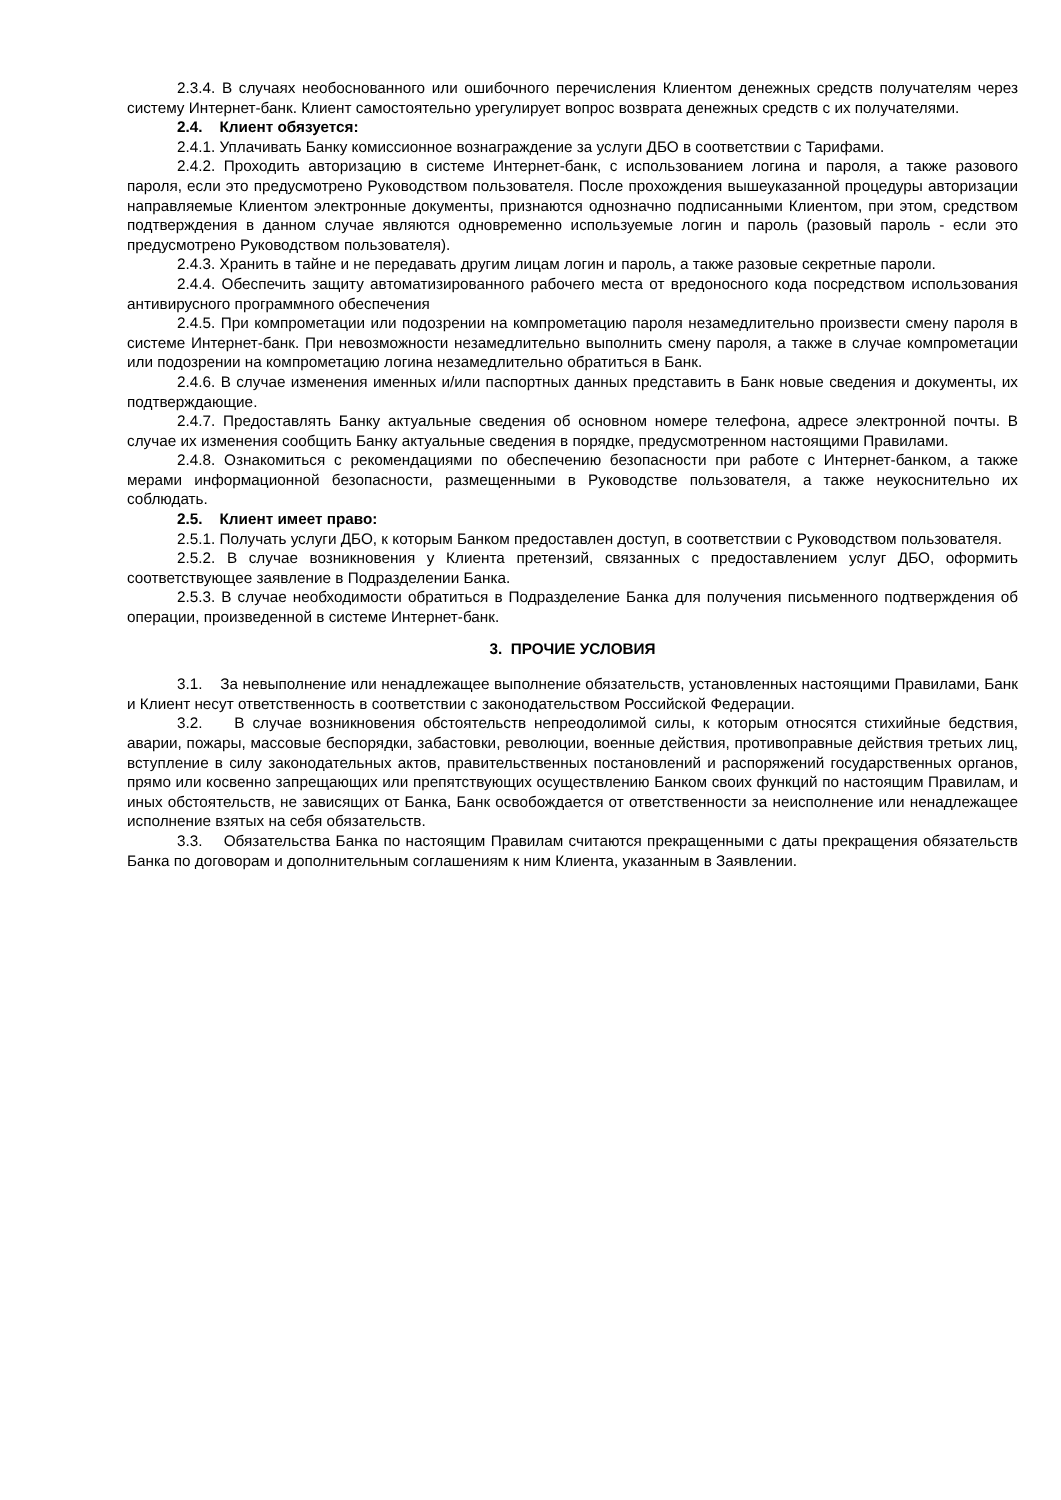2.3.4. В случаях необоснованного или ошибочного перечисления Клиентом денежных средств получателям через систему Интернет-банк. Клиент самостоятельно урегулирует вопрос возврата денежных средств с их получателями.
2.4. Клиент обязуется:
2.4.1. Уплачивать Банку комиссионное вознаграждение за услуги ДБО в соответствии с Тарифами.
2.4.2. Проходить авторизацию в системе Интернет-банк, с использованием логина и пароля, а также разового пароля, если это предусмотрено Руководством пользователя. После прохождения вышеуказанной процедуры авторизации направляемые Клиентом электронные документы, признаются однозначно подписанными Клиентом, при этом, средством подтверждения в данном случае являются одновременно используемые логин и пароль (разовый пароль - если это предусмотрено Руководством пользователя).
2.4.3. Хранить в тайне и не передавать другим лицам логин и пароль, а также разовые секретные пароли.
2.4.4. Обеспечить защиту автоматизированного рабочего места от вредоносного кода посредством использования антивирусного программного обеспечения
2.4.5. При компрометации или подозрении на компрометацию пароля незамедлительно произвести смену пароля в системе Интернет-банк. При невозможности незамедлительно выполнить смену пароля, а также в случае компрометации или подозрении на компрометацию логина незамедлительно обратиться в Банк.
2.4.6. В случае изменения именных и/или паспортных данных представить в Банк новые сведения и документы, их подтверждающие.
2.4.7. Предоставлять Банку актуальные сведения об основном номере телефона, адресе электронной почты. В случае их изменения сообщить Банку актуальные сведения в порядке, предусмотренном настоящими Правилами.
2.4.8. Ознакомиться с рекомендациями по обеспечению безопасности при работе с Интернет-банком, а также мерами информационной безопасности, размещенными в Руководстве пользователя, а также неукоснительно их соблюдать.
2.5. Клиент имеет право:
2.5.1. Получать услуги ДБО, к которым Банком предоставлен доступ, в соответствии с Руководством пользователя.
2.5.2. В случае возникновения у Клиента претензий, связанных с предоставлением услуг ДБО, оформить соответствующее заявление в Подразделении Банка.
2.5.3. В случае необходимости обратиться в Подразделение Банка для получения письменного подтверждения об операции, произведенной в системе Интернет-банк.
3. ПРОЧИЕ УСЛОВИЯ
3.1. За невыполнение или ненадлежащее выполнение обязательств, установленных настоящими Правилами, Банк и Клиент несут ответственность в соответствии с законодательством Российской Федерации.
3.2. В случае возникновения обстоятельств непреодолимой силы, к которым относятся стихийные бедствия, аварии, пожары, массовые беспорядки, забастовки, революции, военные действия, противоправные действия третьих лиц, вступление в силу законодательных актов, правительственных постановлений и распоряжений государственных органов, прямо или косвенно запрещающих или препятствующих осуществлению Банком своих функций по настоящим Правилам, и иных обстоятельств, не зависящих от Банка, Банк освобождается от ответственности за неисполнение или ненадлежащее исполнение взятых на себя обязательств.
3.3. Обязательства Банка по настоящим Правилам считаются прекращенными с даты прекращения обязательств Банка по договорам и дополнительным соглашениям к ним Клиента, указанным в Заявлении.